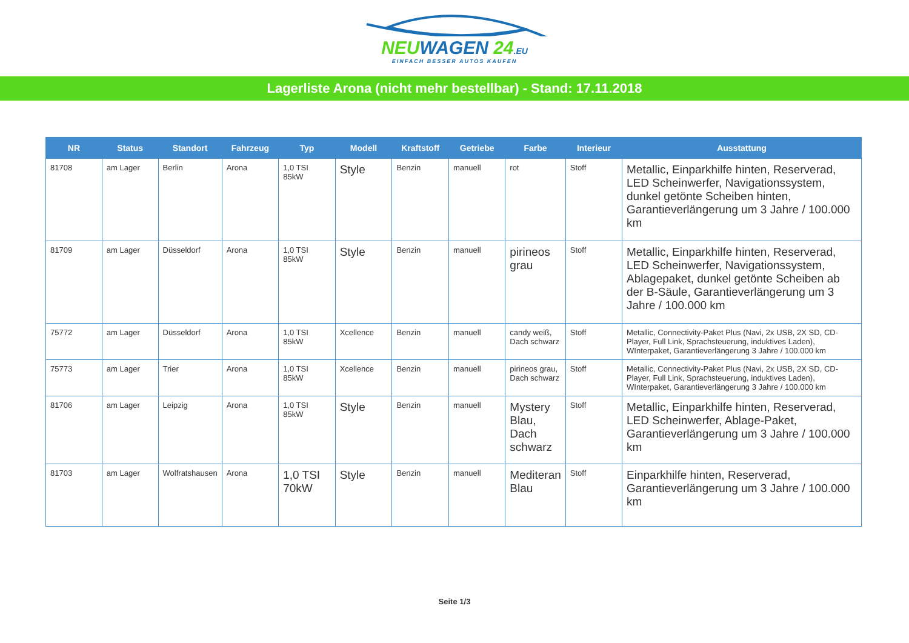NEUWAGEN 24.EU
EINFACH BESSER AUTOS KAUFEN
Lagerliste Arona (nicht mehr bestellbar) - Stand: 17.11.2018
| NR | Status | Standort | Fahrzeug | Typ | Modell | Kraftstoff | Getriebe | Farbe | Interieur | Ausstattung |
| --- | --- | --- | --- | --- | --- | --- | --- | --- | --- | --- |
| 81708 | am Lager | Berlin | Arona | 1,0 TSI 85kW | Style | Benzin | manuell | rot | Stoff | Metallic, Einparkhilfe hinten, Reserverad, LED Scheinwerfer, Navigationssystem, dunkel getönte Scheiben hinten, Garantieverlängerung um 3 Jahre / 100.000 km |
| 81709 | am Lager | Düsseldorf | Arona | 1,0 TSI 85kW | Style | Benzin | manuell | pirineos grau | Stoff | Metallic, Einparkhilfe hinten, Reserverad, LED Scheinwerfer, Navigationssystem, Ablagepaket, dunkel getönte Scheiben ab der B-Säule, Garantieverlängerung um 3 Jahre / 100.000 km |
| 75772 | am Lager | Düsseldorf | Arona | 1,0 TSI 85kW | Xcellence | Benzin | manuell | candy weiß, Dach schwarz | Stoff | Metallic, Connectivity-Paket Plus (Navi, 2x USB, 2X SD, CD-Player, Full Link, Sprachsteuerung, induktives Laden), WInterpaket, Garantieverlängerung 3 Jahre / 100.000 km |
| 75773 | am Lager | Trier | Arona | 1,0 TSI 85kW | Xcellence | Benzin | manuell | pirineos grau, Dach schwarz | Stoff | Metallic, Connectivity-Paket Plus (Navi, 2x USB, 2X SD, CD-Player, Full Link, Sprachsteuerung, induktives Laden), WInterpaket, Garantieverlängerung 3 Jahre / 100.000 km |
| 81706 | am Lager | Leipzig | Arona | 1,0 TSI 85kW | Style | Benzin | manuell | Mystery Blau, Dach schwarz | Stoff | Metallic, Einparkhilfe hinten, Reserverad, LED Scheinwerfer, Ablage-Paket, Garantieverlängerung um 3 Jahre / 100.000 km |
| 81703 | am Lager | Wolfratshausen | Arona | 1,0 TSI 70kW | Style | Benzin | manuell | Mediteran Blau | Stoff | Einparkhilfe hinten, Reserverad, Garantieverlängerung um 3 Jahre / 100.000 km |
Seite 1/3